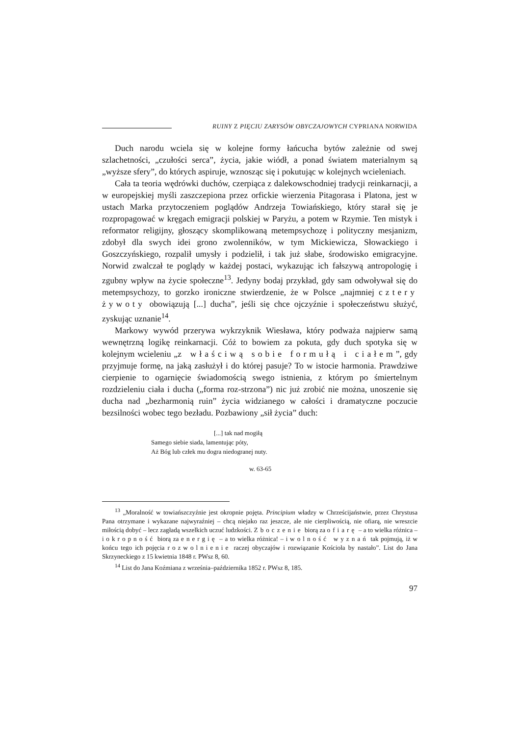RUINY Z PIĘCIU ZARYSÓW OBYCZAJOWYCH CYPRIANA NORWIDA
Duch narodu wciela się w kolejne formy łańcucha bytów zależnie od swej szlachetności, „czułości serca”, życia, jakie wiódł, a ponad światem materialnym są „wyższe sfery”, do których aspiruje, wznosząc się i pokutując w kolejnych wcieleniach.
Cała ta teoria wędrówki duchów, czerpiąca z dalekowschodniej tradycji reinkarnacji, a w europejskiej myśli zaszczepiona przez orfickie wierzenia Pitagorasa i Platona, jest w ustach Marka przytoczeniem poglądów Andrzeja Towiańskiego, który starał się je rozpropagować w kręgach emigracji polskiej w Paryżu, a potem w Rzymie. Ten mistyk i reformator religijny, głoszący skomplikowaną metempsychozę i polityczny mesjanizm, zdobył dla swych idei grono zwolenników, w tym Mickiewicza, Słowackiego i Goszczyńskiego, rozpalił umysły i podzielił, i tak już słabe, środowisko emigracyjne. Norwid zwalczał te poglądy w każdej postaci, wykazując ich fałszywą antropologię i zgubny wpływ na życie społeczne<sup>13</sup>. Jedyny bodaj przykład, gdy sam odwoływał się do metempsychozy, to gorzko ironiczne stwierdzenie, że w Polsce „najmniej cztery żywoty obowiązują [...] ducha”, jeśli się chce ojczyźnie i społeczeństwu służyć, zyskując uznanie<sup>14</sup>.
Markowy wywód przerywa wykrzyknik Wiesława, który podważa najpierw samą wewnętrzną logikę reinkarnacji. Cóż to bowiem za pokuta, gdy duch spotyka się w kolejnym wcieleniu „z właściwą sobie formułą i ciałem”, gdy przyjmuje formę, na jaką zasłużył i do której pasuje? To w istocie harmonia. Prawdziwe cierpienie to ogarnięcie świadomością swego istnienia, z którym po śmiertelnym rozdzieleniu ciała i ducha („forma roz-strzona”) nic już zrobić nie można, unoszenie się ducha nad „bezharmonią ruin” życia widzianego w całości i dramatyczne poczucie bezsilności wobec tego bezładu. Pozbawiony „sił życia” duch:
[...] tak nad mogiłą
Samego siebie siada, lamentując póty,
Aż Bóg lub człek mu dogra niedogranej nuty.
w. 63-65
<sup>13</sup> „Moralność w towiańszczyźnie jest okropnie pojęta. Principium władzy w Chrześcijaństwie, przez Chrystusa Pana otrzymane i wykazane najwyraźniej – chcą niejako raz jeszcze, ale nie cierpliwością, nie ofiarą, nie wreszcie miłością dobyć – lecz zagładą wszelkich uczuć ludzkości. Zboczenie biorą za ofiarę – a to wielka różnica – i okropność biorą za energię – a to wielka różnica! – i wolność wyznań tak pojmują, iż w końcu tego ich pojęcia rozwolnienie raczej obyczajów i rozwiązanie Kościoła by nastało”. List do Jana Skrzyneckiego z 15 kwietnia 1848 r. PWsz 8, 60.
<sup>14</sup> List do Jana Koźmiana z września–października 1852 r. PWsz 8, 185.
97